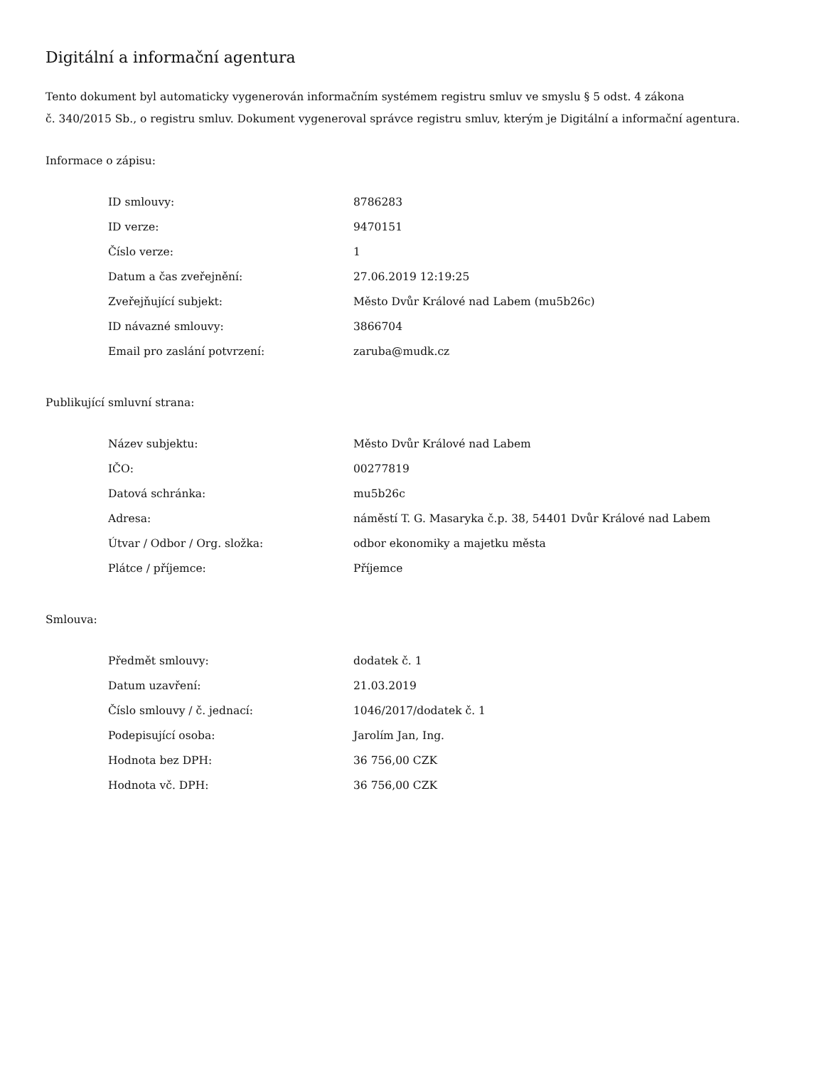Digitální a informační agentura
Tento dokument byl automaticky vygenerován informačním systémem registru smluv ve smyslu § 5 odst. 4 zákona
č. 340/2015 Sb., o registru smluv. Dokument vygeneroval správce registru smluv, kterým je Digitální a informační agentura.
Informace o zápisu:
| ID smlouvy: | 8786283 |
| ID verze: | 9470151 |
| Číslo verze: | 1 |
| Datum a čas zveřejnění: | 27.06.2019 12:19:25 |
| Zveřejňující subjekt: | Město Dvůr Králové nad Labem (mu5b26c) |
| ID návazné smlouvy: | 3866704 |
| Email pro zaslání potvrzení: | zaruba@mudk.cz |
Publikující smluvní strana:
| Název subjektu: | Město Dvůr Králové nad Labem |
| IČO: | 00277819 |
| Datová schránka: | mu5b26c |
| Adresa: | náměstí T. G. Masaryka č.p. 38, 54401 Dvůr Králové nad Labem |
| Útvar / Odbor / Org. složka: | odbor ekonomiky a majetku města |
| Plátce / příjemce: | Příjemce |
Smlouva:
| Předmět smlouvy: | dodatek č. 1 |
| Datum uzavření: | 21.03.2019 |
| Číslo smlouvy / č. jednací: | 1046/2017/dodatek č. 1 |
| Podepisující osoba: | Jarolím Jan, Ing. |
| Hodnota bez DPH: | 36 756,00 CZK |
| Hodnota vč. DPH: | 36 756,00 CZK |